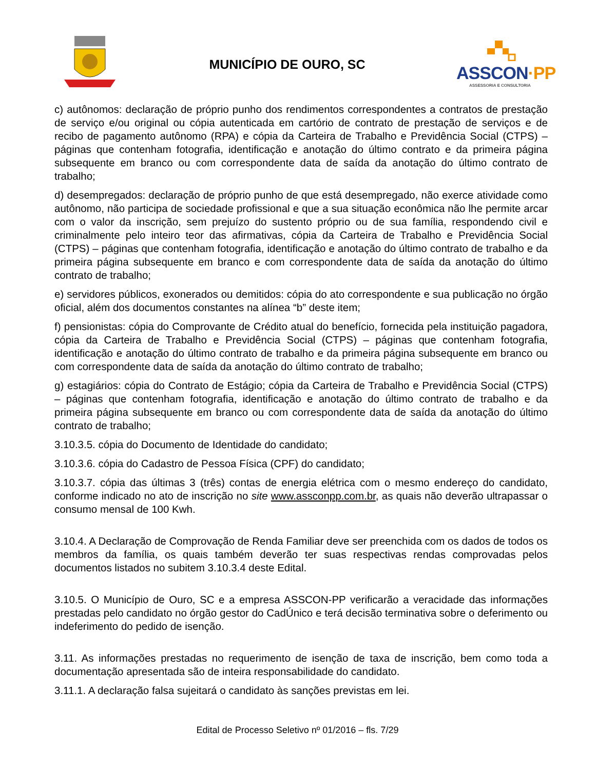MUNICÍPIO DE OURO, SC
ASSCON·PP
ASSESSORIA E CONSULTORIA
c) autônomos: declaração de próprio punho dos rendimentos correspondentes a contratos de prestação de serviço e/ou original ou cópia autenticada em cartório de contrato de prestação de serviços e de recibo de pagamento autônomo (RPA) e cópia da Carteira de Trabalho e Previdência Social (CTPS) – páginas que contenham fotografia, identificação e anotação do último contrato e da primeira página subsequente em branco ou com correspondente data de saída da anotação do último contrato de trabalho;
d) desempregados: declaração de próprio punho de que está desempregado, não exerce atividade como autônomo, não participa de sociedade profissional e que a sua situação econômica não lhe permite arcar com o valor da inscrição, sem prejuízo do sustento próprio ou de sua família, respondendo civil e criminalmente pelo inteiro teor das afirmativas, cópia da Carteira de Trabalho e Previdência Social (CTPS) – páginas que contenham fotografia, identificação e anotação do último contrato de trabalho e da primeira página subsequente em branco e com correspondente data de saída da anotação do último contrato de trabalho;
e) servidores públicos, exonerados ou demitidos: cópia do ato correspondente e sua publicação no órgão oficial, além dos documentos constantes na alínea “b” deste item;
f) pensionistas: cópia do Comprovante de Crédito atual do benefício, fornecida pela instituição pagadora, cópia da Carteira de Trabalho e Previdência Social (CTPS) – páginas que contenham fotografia, identificação e anotação do último contrato de trabalho e da primeira página subsequente em branco ou com correspondente data de saída da anotação do último contrato de trabalho;
g) estagiários: cópia do Contrato de Estágio; cópia da Carteira de Trabalho e Previdência Social (CTPS) – páginas que contenham fotografia, identificação e anotação do último contrato de trabalho e da primeira página subsequente em branco ou com correspondente data de saída da anotação do último contrato de trabalho;
3.10.3.5. cópia do Documento de Identidade do candidato;
3.10.3.6. cópia do Cadastro de Pessoa Física (CPF) do candidato;
3.10.3.7. cópia das últimas 3 (três) contas de energia elétrica com o mesmo endereço do candidato, conforme indicado no ato de inscrição no site www.assconpp.com.br, as quais não deverão ultrapassar o consumo mensal de 100 Kwh.
3.10.4. A Declaração de Comprovação de Renda Familiar deve ser preenchida com os dados de todos os membros da família, os quais também deverão ter suas respectivas rendas comprovadas pelos documentos listados no subitem 3.10.3.4 deste Edital.
3.10.5. O Município de Ouro, SC e a empresa ASSCON-PP verificarão a veracidade das informações prestadas pelo candidato no órgão gestor do CadÚnico e terá decisão terminativa sobre o deferimento ou indeferimento do pedido de isenção.
3.11. As informações prestadas no requerimento de isenção de taxa de inscrição, bem como toda a documentação apresentada são de inteira responsabilidade do candidato.
3.11.1. A declaração falsa sujeitará o candidato às sanções previstas em lei.
Edital de Processo Seletivo nº 01/2016 – fls. 7/29